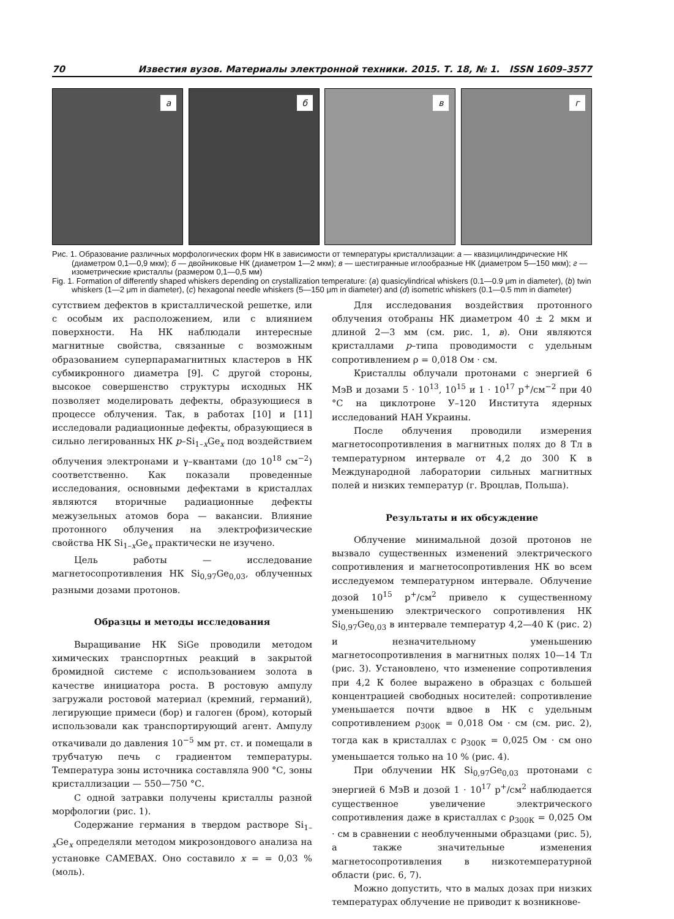70 Известия вузов. Материалы электронной техники. 2015. Т. 18, № 1. ISSN 1609–3577
а
б
в
г
Рис. 1. Образование различных морфологических форм НК в зависимости от температуры кристаллизации: а — квазицилиндрические НК (диаметром 0,1—0,9 мкм); б — двойниковые НК (диаметром 1—2 мкм); в — шестигранные иглообразные НК (диаметром 5—150 мкм); г — изометрические кристаллы (размером 0,1—0,5 мм)
Fig. 1. Formation of differently shaped whiskers depending on crystallization temperature: (a) quasicylindrical whiskers (0.1—0.9 μm in diameter), (b) twin whiskers (1—2 μm in diameter), (c) hexagonal needle whiskers (5—150 μm in diameter) and (d) isometric whiskers (0.1—0.5 mm in diameter)
сутствием дефектов в кристаллической решетке, или с особым их расположением, или с влиянием поверхности. На НК наблюдали интересные магнитные свойства, связанные с возможным образованием суперпарамагнитных кластеров в НК субмикронного диаметра [9]. С другой стороны, высокое совершенство структуры исходных НК позволяет моделировать дефекты, образующиеся в процессе облучения. Так, в работах [10] и [11] исследовали радиационные дефекты, образующиеся в сильно легированных НК p–Si<sub>1–x</sub>Ge<sub>x</sub> под воздействием облучения электронами и γ–квантами (до 10<sup>18</sup> см<sup>−2</sup>) соответственно. Как показали проведенные исследования, основными дефектами в кристаллах являются вторичные радиационные дефекты межузельных атомов бора — вакансии. Влияние протонного облучения на электрофизические свойства НК Si<sub>1–x</sub>Ge<sub>x</sub> практически не изучено.
Цель работы — исследование магнетосопротивления НК Si<sub>0,97</sub>Ge<sub>0,03</sub>, облученных разными дозами протонов.
Образцы и методы исследования
Выращивание НК SiGe проводили методом химических транспортных реакций в закрытой бромидной системе с использованием золота в качестве инициатора роста. В ростовую ампулу загружали ростовой материал (кремний, германий), легирующие примеси (бор) и галоген (бром), который использовали как транспортирующий агент. Ампулу откачивали до давления 10<sup>−5</sup> мм рт. ст. и помещали в трубчатую печь с градиентом температуры. Температура зоны источника составляла 900 °С, зоны кристаллизации — 550—750 °С.
С одной затравки получены кристаллы разной морфологии (рис. 1).
Содержание германия в твердом растворе Si<sub>1–x</sub>Ge<sub>x</sub> определяли методом микрозондового анализа на установке CAMEBAX. Оно составило x = = 0,03 % (моль).
Для исследования воздействия протонного облучения отобраны НК диаметром 40 ± 2 мкм и длиной 2—3 мм (см. рис. 1, в). Они являются кристаллами p–типа проводимости с удельным сопротивлением ρ = 0,018 Ом · см.
Кристаллы облучали протонами с энергией 6 МэВ и дозами 5 · 10<sup>13</sup>, 10<sup>15</sup> и 1 · 10<sup>17</sup> p<sup>+</sup>/см<sup>−2</sup> при 40 °С на циклотроне У–120 Института ядерных исследований НАН Украины.
После облучения проводили измерения магнетосопротивления в магнитных полях до 8 Тл в температурном интервале от 4,2 до 300 К в Международной лаборатории сильных магнитных полей и низких температур (г. Вроцлав, Польша).
Результаты и их обсуждение
Облучение минимальной дозой протонов не вызвало существенных изменений электрического сопротивления и магнетосопротивления НК во всем исследуемом температурном интервале. Облучение дозой 10<sup>15</sup> p<sup>+</sup>/см<sup>2</sup> привело к существенному уменьшению электрического сопротивления НК Si<sub>0,97</sub>Ge<sub>0,03</sub> в интервале температур 4,2—40 К (рис. 2) и незначительному уменьшению магнетосопротивления в магнитных полях 10—14 Тл (рис. 3). Установлено, что изменение сопротивления при 4,2 К более выражено в образцах с большей концентрацией свободных носителей: сопротивление уменьшается почти вдвое в НК с удельным сопротивлением ρ<sub>300К</sub> = 0,018 Ом · см (см. рис. 2), тогда как в кристаллах с ρ<sub>300К</sub> = 0,025 Ом · см оно уменьшается только на 10 % (рис. 4).
При облучении НК Si<sub>0,97</sub>Ge<sub>0,03</sub> протонами с энергией 6 МэВ и дозой 1 · 10<sup>17</sup> p<sup>+</sup>/см<sup>2</sup> наблюдается существенное увеличение электрического сопротивления даже в кристаллах с ρ<sub>300К</sub> = 0,025 Ом · см в сравнении с необлученными образцами (рис. 5), а также значительные изменения магнетосопротивления в низкотемпературной области (рис. 6, 7).
Можно допустить, что в малых дозах при низких температурах облучение не приводит к возникнове-